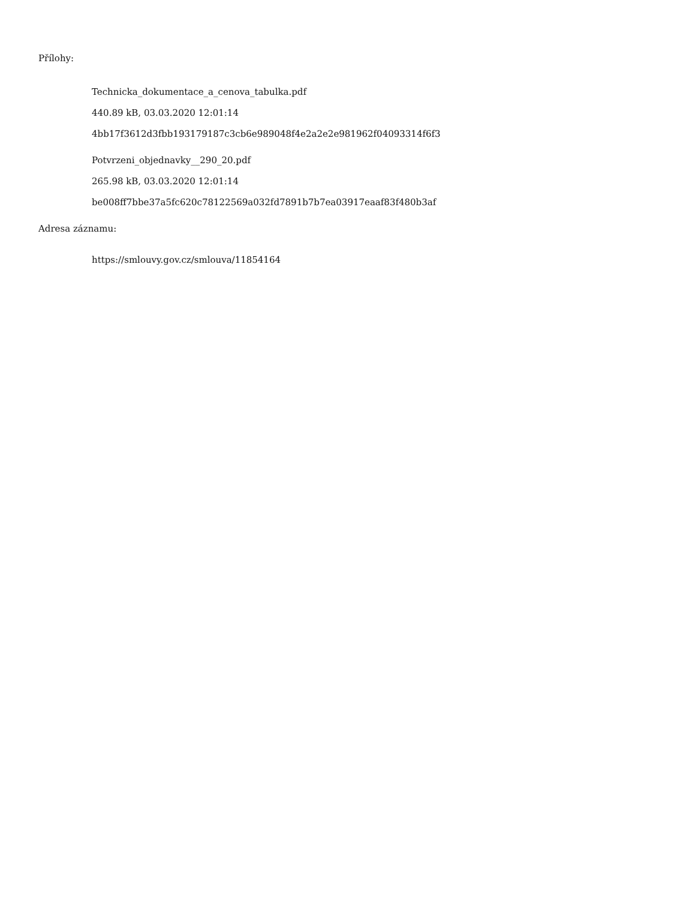Přílohy:
Technicka_dokumentace_a_cenova_tabulka.pdf
440.89 kB, 03.03.2020 12:01:14
4bb17f3612d3fbb193179187c3cb6e989048f4e2a2e2e981962f04093314f6f3
Potvrzeni_objednavky__290_20.pdf
265.98 kB, 03.03.2020 12:01:14
be008ff7bbe37a5fc620c78122569a032fd7891b7b7ea03917eaaf83f480b3af
Adresa záznamu:
https://smlouvy.gov.cz/smlouva/11854164